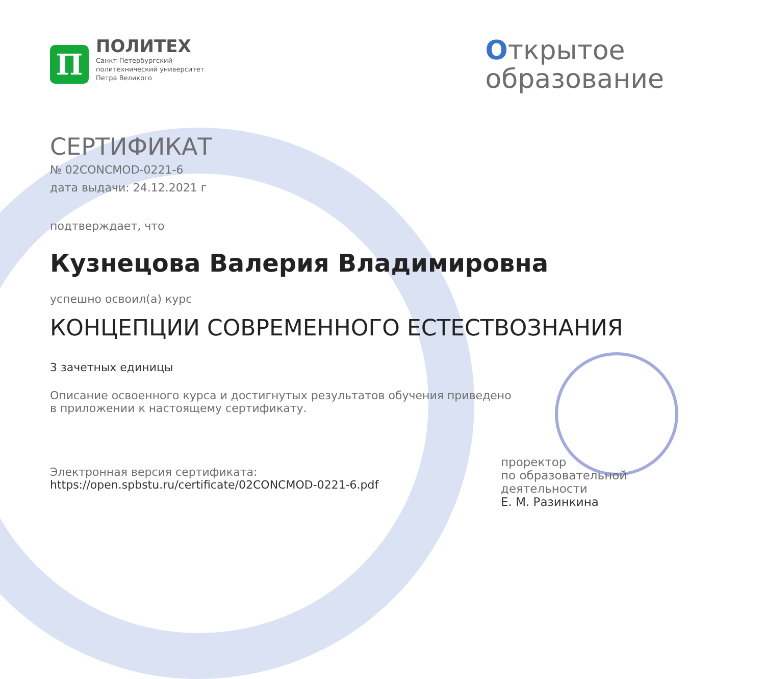П
ПОЛИТЕХ
Санкт-Петербургский
политехнический университет
Петра Великого
Открытое
образование
СЕРТИФИКАТ
№ 02CONCMOD-0221-6
дата выдачи: 24.12.2021 г
подтверждает, что
Кузнецова Валерия Владимировна
успешно освоил(а) курс
КОНЦЕПЦИИ СОВРЕМЕННОГО ЕСТЕСТВОЗНАНИЯ
3 зачетных единицы
Описание освоенного курса и достигнутых результатов обучения приведено
в приложении к настоящему сертификату.
Электронная версия сертификата:
https://open.spbstu.ru/certificate/02CONCMOD-0221-6.pdf
проректор
по образовательной деятельности
Е. М. Разинкина